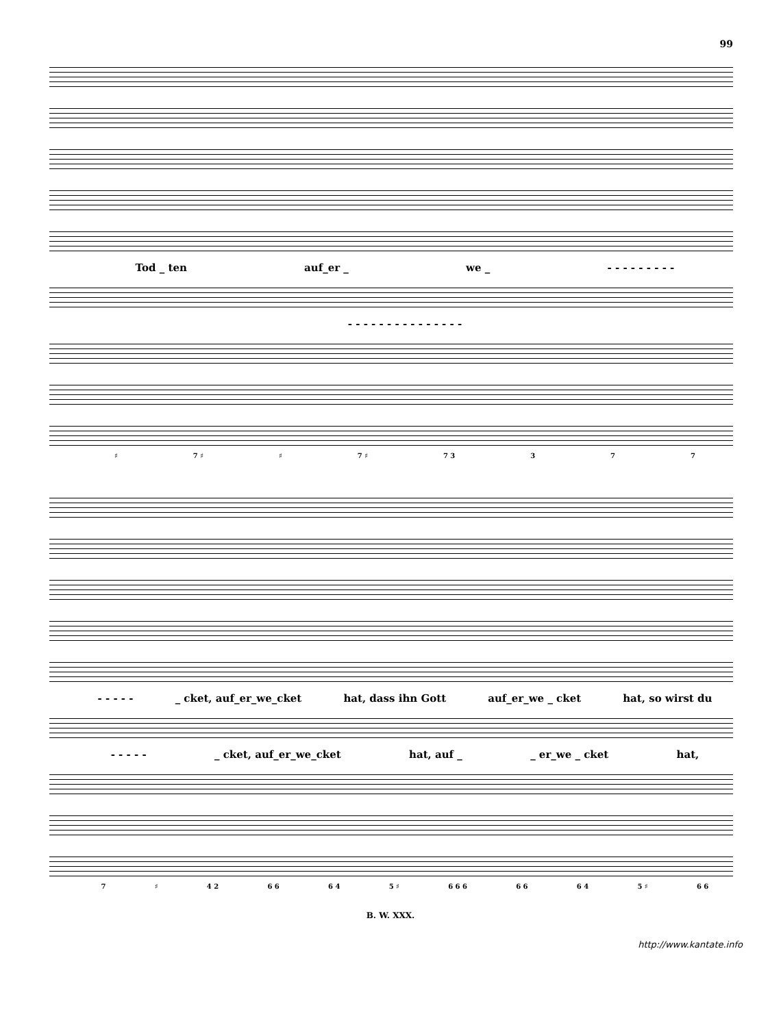99
Tod _ ten auf_er _ we _ - - - - - - - - -
- - - - - - - - - - - - - - -
♯ 7 ♯ ♯ 7 ♯ 7 3 3 7 7
- - - - - _ cket, auf_er_we_cket hat, dass ihn Gott auf_er_we _ cket hat, so wirst du
- - - - - _ cket, auf_er_we_cket hat, auf _ _ er_we _ cket hat,
7 ♯ 4 2 6 6 6 4 5 ♯ 6 6 6 6 6 6 4 5 ♯ 6 6
B. W. XXX.
http://www.kantate.info